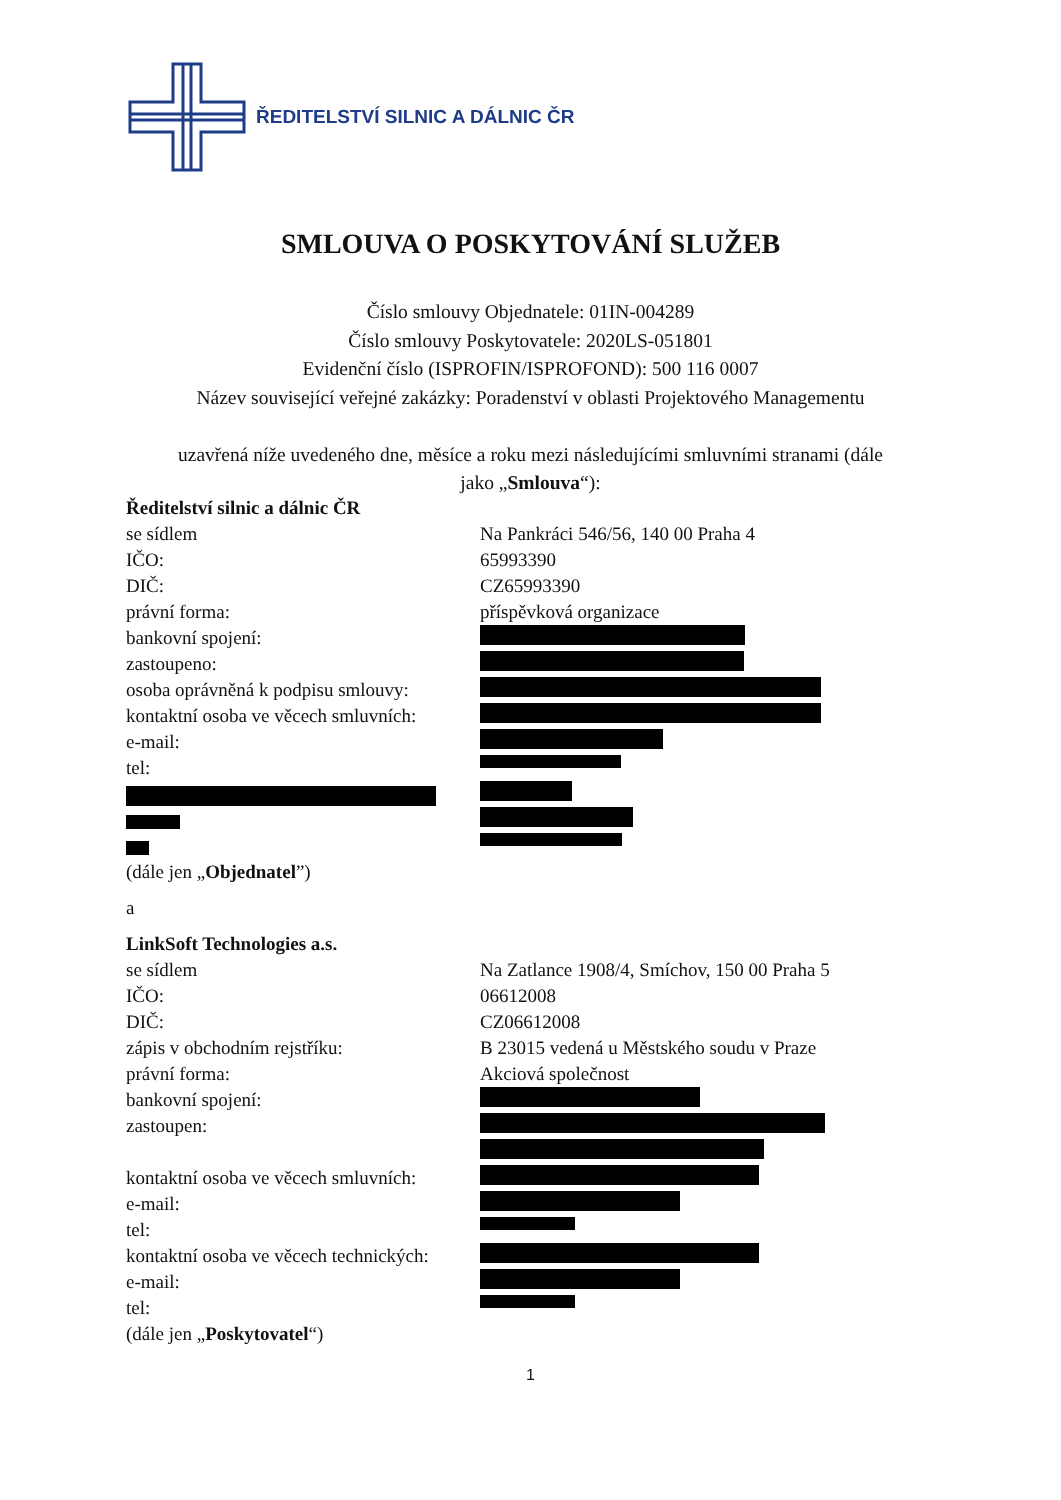ŘEDITELSTVÍ SILNIC A DÁLNIC ČR
SMLOUVA O POSKYTOVÁNÍ SLUŽEB
Číslo smlouvy Objednatele: 01IN-004289
Číslo smlouvy Poskytovatele: 2020LS-051801
Evidenční číslo (ISPROFIN/ISPROFOND): 500 116 0007
Název související veřejné zakázky: Poradenství v oblasti Projektového Managementu
uzavřená níže uvedeného dne, měsíce a roku mezi následujícími smluvními stranami (dále
jako „Smlouva“):
Ředitelství silnic a dálnic ČR
se sídlem Na Pankráci 546/56, 140 00 Praha 4
IČO: 65993390
DIČ: CZ65993390
právní forma: příspěvková organizace
bankovní spojení:
zastoupeno:
osoba oprávněná k podpisu smlouvy:
kontaktní osoba ve věcech smluvních:
e-mail:
tel:
(dále jen „ Objednatel”)
a
LinkSoft Technologies a.s.
se sídlem Na Zatlance 1908/4, Smíchov, 150 00 Praha 5
IČO: 06612008
DIČ: CZ06612008
zápis v obchodním rejstříku: B 23015 vedená u Městského soudu v Praze
právní forma: Akciová společnost
bankovní spojení:
zastoupen:
kontaktní osoba ve věcech smluvních:
e-mail:
tel:
kontaktní osoba ve věcech technických:
e-mail:
tel:
(dále jen „ Poskytovatel “)
1